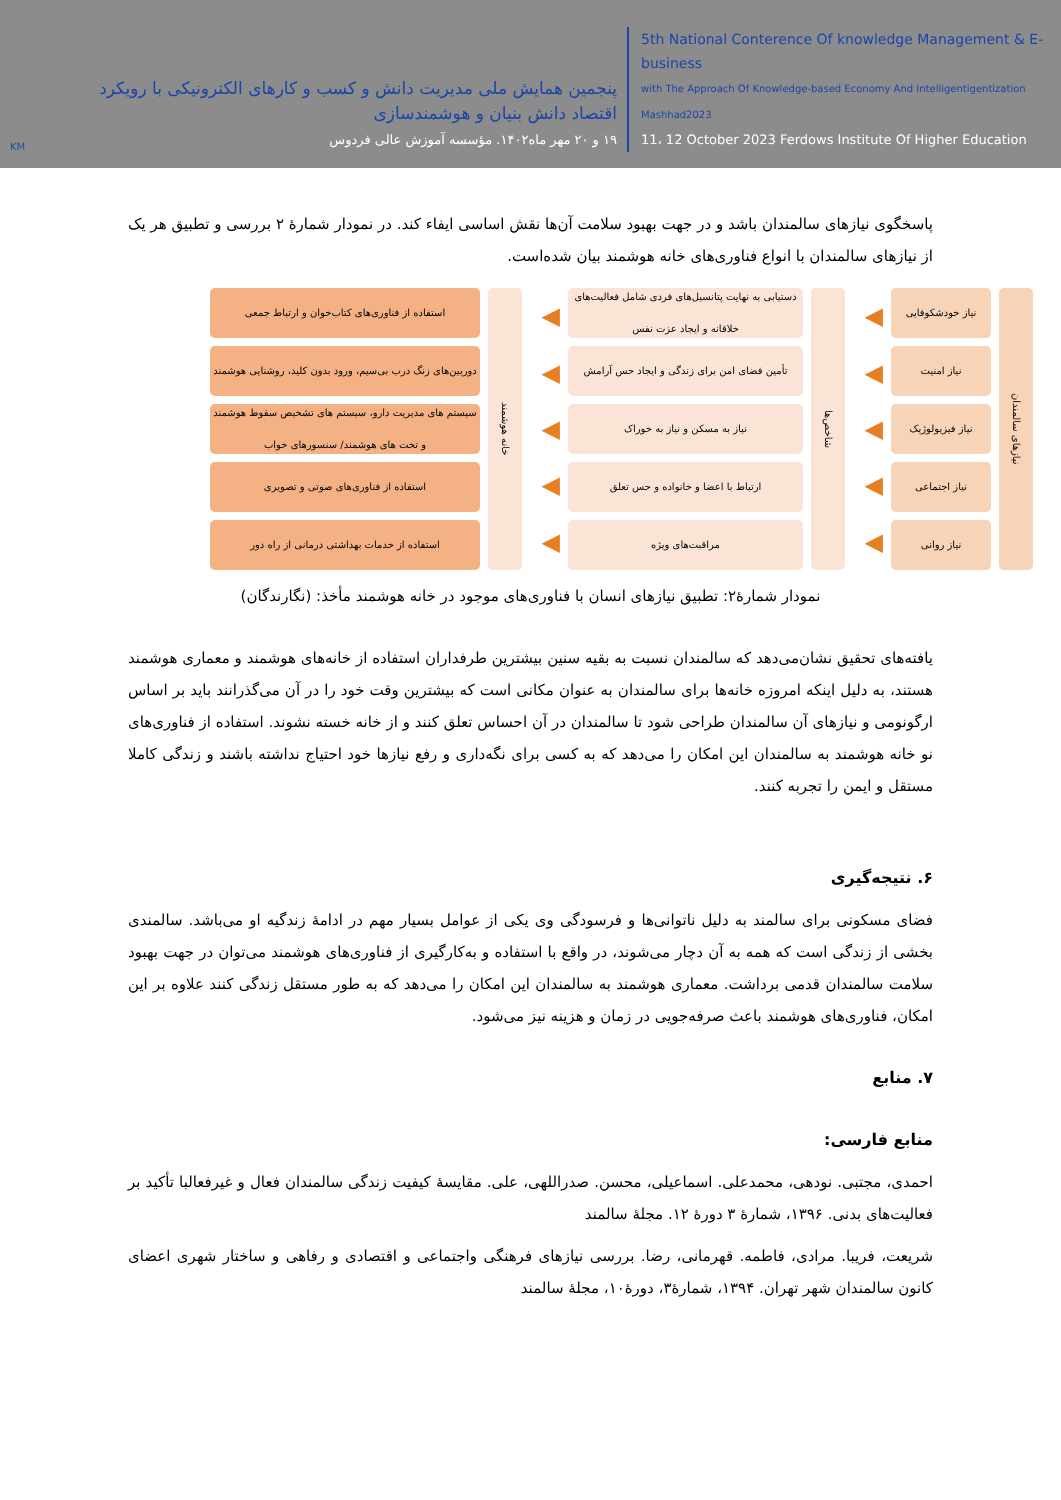KM
پنجمین همایش ملی مدیریت دانش و کسب و کارهای الکترونیکی با رویکرد
اقتصاد دانش بنیان و هوشمندسازی
۱۹ و ۲۰ مهر ماه۱۴۰۲. مؤسسه آموزش عالی فردوس
5th National Conterence Of knowledge Management & E-business
with The Approach Of Knowledge-based Economy And Intelligentigentization Mashhad2023
11، 12 October 2023 Ferdows Institute Of Higher Education
پاسخگوی نیازهای سالمندان باشد و در جهت بهبود سلامت آن‌ها نقش اساسی ایفاء کند. در نمودار شمارۀ ۲ بررسی و تطبیق هر یک از نیازهای سالمندان با انواع فناوری‌های خانه هوشمند بیان شده‌است.
نیازهای سالمندان
نیاز خودشکوفایی
نیاز امنیت
نیاز فیزیولوژیک
نیاز اجتماعی
نیاز روانی
◀
◀
◀
◀
◀
شاخص‌ها
دستیابی به نهایت پتانسیل‌های فردی شامل فعالیت‌های خلاقانه و ایجاد عزت نفس
تأمین فضای امن برای زندگی و ایجاد حس آرامش
نیاز به مسکن و نیاز به خوراک
ارتباط با اعضا و خانواده و حس تعلق
مراقبت‌های ویژه
◀
◀
◀
◀
◀
خانه هوشمند
استفاده از فناوری‌های کتاب‌خوان و ارتباط جمعی
دوربین‌های زنگ درب بی‌سیم، ورود بدون کلید، روشنایی هوشمند
سیستم های مدیریت دارو، سیستم های تشخیص سقوط هوشمند و تخت های هوشمند/ سنسورهای خواب
استفاده از فناوری‌های صوتی و تصویری
استفاده از خدمات بهداشتی درمانی از راه دور
نمودار شمارۀ۲: تطبیق نیازهای انسان با فناوری‌های موجود در خانه هوشمند مأخذ: (نگارندگان)
یافته‌های تحقیق نشان‌می‌دهد که سالمندان نسبت به بقیه سنین بیشترین طرفداران استفاده از خانه‌های هوشمند و معماری هوشمند هستند، به دلیل اینکه امروزه خانه‌ها برای سالمندان به عنوان مکانی است که بیشترین وقت خود را در آن می‌گذرانند باید بر اساس ارگونومی و نیازهای آن سالمندان طراحی شود تا سالمندان در آن احساس تعلق کنند و از خانه خسته نشوند. استفاده از فناوری‌های نو خانه هوشمند به سالمندان این امکان را می‌دهد که به کسی برای نگه‌داری و رفع نیازها خود احتیاج نداشته باشند و زندگی کاملا مستقل و ایمن را تجربه کنند.
۶. نتیجه‌گیری
فضای مسکونی برای سالمند به دلیل ناتوانی‌ها و فرسودگی وی یکی از عوامل بسیار مهم در ادامۀ زندگیه او می‌باشد. سالمندی بخشی از زندگی است که همه به آن دچار می‌شوند، در واقع با استفاده و به‌کارگیری از فناوری‌های هوشمند می‌توان در جهت بهبود سلامت سالمندان قدمی برداشت. معماری هوشمند به سالمندان این امکان را می‌دهد که به طور مستقل زندگی کنند علاوه بر این امکان، فناوری‌های هوشمند باعث صرفه‌جویی در زمان و هزینه نیز می‌شود.
۷. منابع
منابع فارسی:
احمدی، مجتبی. نودهی، محمدعلی. اسماعیلی، محسن. صدراللهی، علی. مقایسۀ کیفیت زندگی سالمندان فعال و غیرفعالبا تأکید بر فعالیت‌های بدنی. ۱۳۹۶، شمارۀ ۳ دورۀ ۱۲. مجلۀ سالمند
شریعت، فریبا. مرادی، فاطمه. قهرمانی، رضا. بررسی نیازهای فرهنگی واجتماعی و اقتصادی و رفاهی و ساختار شهری اعضای کانون سالمندان شهر تهران. ۱۳۹۴، شمارۀ۳، دورۀ۱۰، مجلۀ سالمند